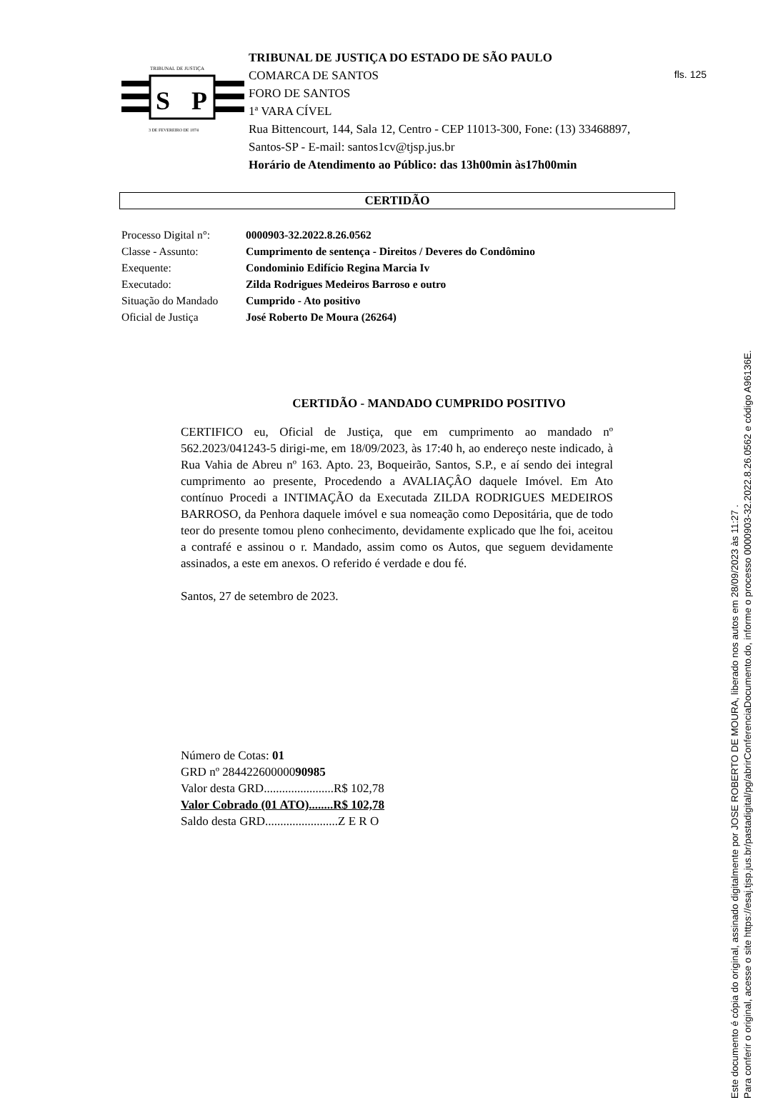fls. 125
S
P
TRIBUNAL DE JUSTIÇA
3 DE FEVEREIRO DE 1874
TRIBUNAL DE JUSTIÇA DO ESTADO DE SÃO PAULO
COMARCA DE SANTOS
FORO DE SANTOS
1ª VARA CÍVEL
Rua Bittencourt, 144, Sala 12, Centro - CEP 11013-300, Fone: (13) 33468897, Santos-SP - E-mail: santos1cv@tjsp.jus.br
Horário de Atendimento ao Público: das 13h00min às17h00min
CERTIDÃO
| Processo Digital n°: | 0000903-32.2022.8.26.0562 |
| Classe - Assunto: | Cumprimento de sentença - Direitos / Deveres do Condômino |
| Exequente: | Condominio Edifício Regina Marcia Iv |
| Executado: | Zilda Rodrigues Medeiros Barroso e outro |
| Situação do Mandado | Cumprido - Ato positivo |
| Oficial de Justiça | José Roberto De Moura (26264) |
CERTIDÃO - MANDADO CUMPRIDO POSITIVO
CERTIFICO eu, Oficial de Justiça, que em cumprimento ao mandado nº 562.2023/041243-5 dirigi-me, em 18/09/2023, às 17:40 h, ao endereço neste indicado, à Rua Vahia de Abreu nº 163. Apto. 23, Boqueirão, Santos, S.P., e aí sendo dei integral cumprimento ao presente, Procedendo a AVALIAÇÂO daquele Imóvel. Em Ato contínuo Procedi a INTIMAÇÃO da Executada ZILDA RODRIGUES MEDEIROS BARROSO, da Penhora daquele imóvel e sua nomeação como Depositária, que de todo teor do presente tomou pleno conhecimento, devidamente explicado que lhe foi, aceitou a contrafé e assinou o r. Mandado, assim como os Autos, que seguem devidamente assinados, a este em anexos. O referido é verdade e dou fé.
Santos, 27 de setembro de 2023.
Número de Cotas: 01
GRD nº 28442260000090985
Valor desta GRD.......................R$ 102,78
Valor Cobrado (01 ATO)........R$ 102,78
Saldo desta GRD........................Z E R O
Este documento é cópia do original, assinado digitalmente por JOSE ROBERTO DE MOURA, liberado nos autos em 28/09/2023 às 11:27 .
Para conferir o original, acesse o site https://esaj.tjsp.jus.br/pastadigital/pg/abrirConferenciaDocumento.do, informe o processo 0000903-32.2022.8.26.0562 e código A96136E.